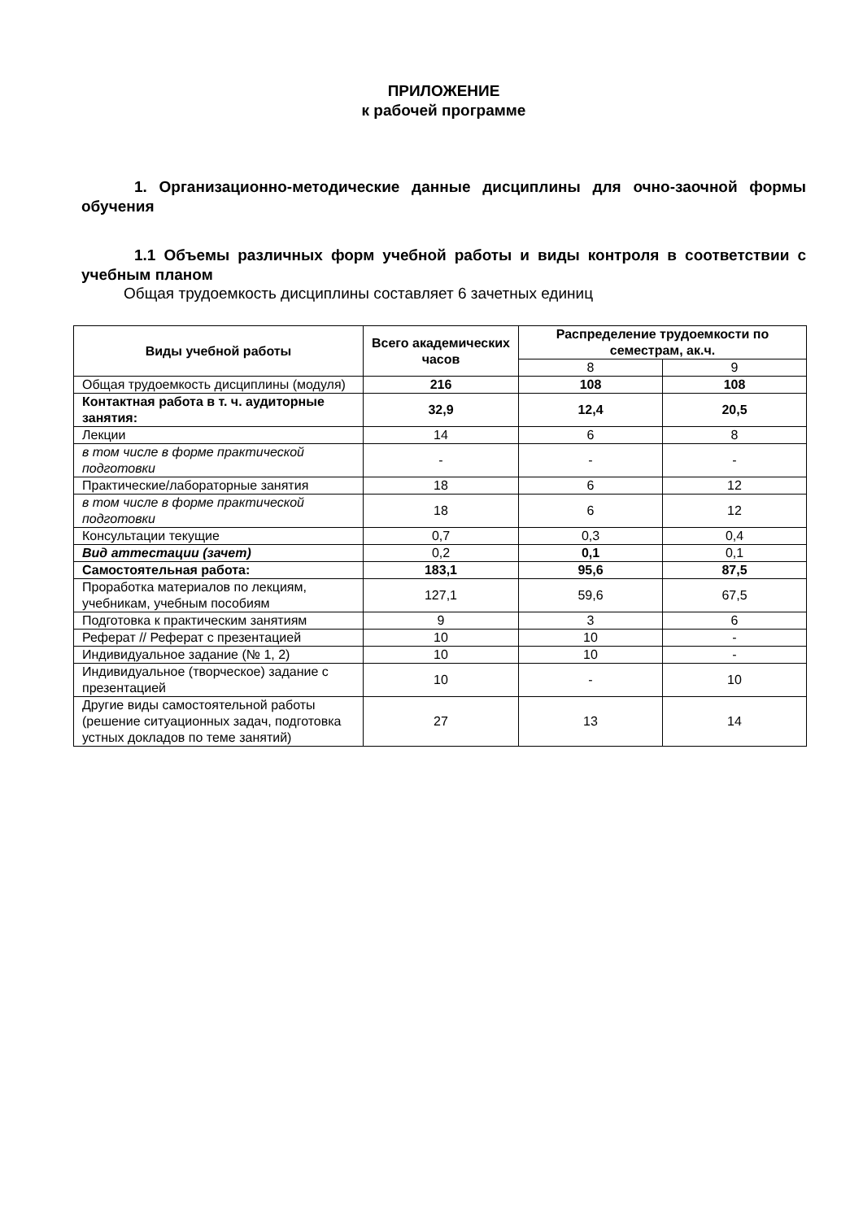ПРИЛОЖЕНИЕ
к рабочей программе
1. Организационно-методические данные дисциплины для очно-заочной формы обучения
1.1 Объемы различных форм учебной работы и виды контроля в соответствии с учебным планом
Общая трудоемкость дисциплины составляет 6 зачетных единиц
| Виды учебной работы | Всего академических часов | Распределение трудоемкости по семестрам, ак.ч. | |
| --- | --- | --- | --- |
| | | 8 | 9 |
| Общая трудоемкость дисциплины (модуля) | 216 | 108 | 108 |
| Контактная работа в т. ч. аудиторные занятия: | 32,9 | 12,4 | 20,5 |
| Лекции | 14 | 6 | 8 |
| в том числе в форме практической подготовки | - | - | - |
| Практические/лабораторные занятия | 18 | 6 | 12 |
| в том числе в форме практической подготовки | 18 | 6 | 12 |
| Консультации текущие | 0,7 | 0,3 | 0,4 |
| Вид аттестации (зачет) | 0,2 | 0,1 | 0,1 |
| Самостоятельная работа: | 183,1 | 95,6 | 87,5 |
| Проработка материалов по лекциям, учебникам, учебным пособиям | 127,1 | 59,6 | 67,5 |
| Подготовка к практическим занятиям | 9 | 3 | 6 |
| Реферат // Реферат с презентацией | 10 | 10 | - |
| Индивидуальное задание (№ 1, 2) | 10 | 10 | - |
| Индивидуальное (творческое) задание с презентацией | 10 | - | 10 |
| Другие виды самостоятельной работы (решение ситуационных задач, подготовка устных докладов по теме занятий) | 27 | 13 | 14 |